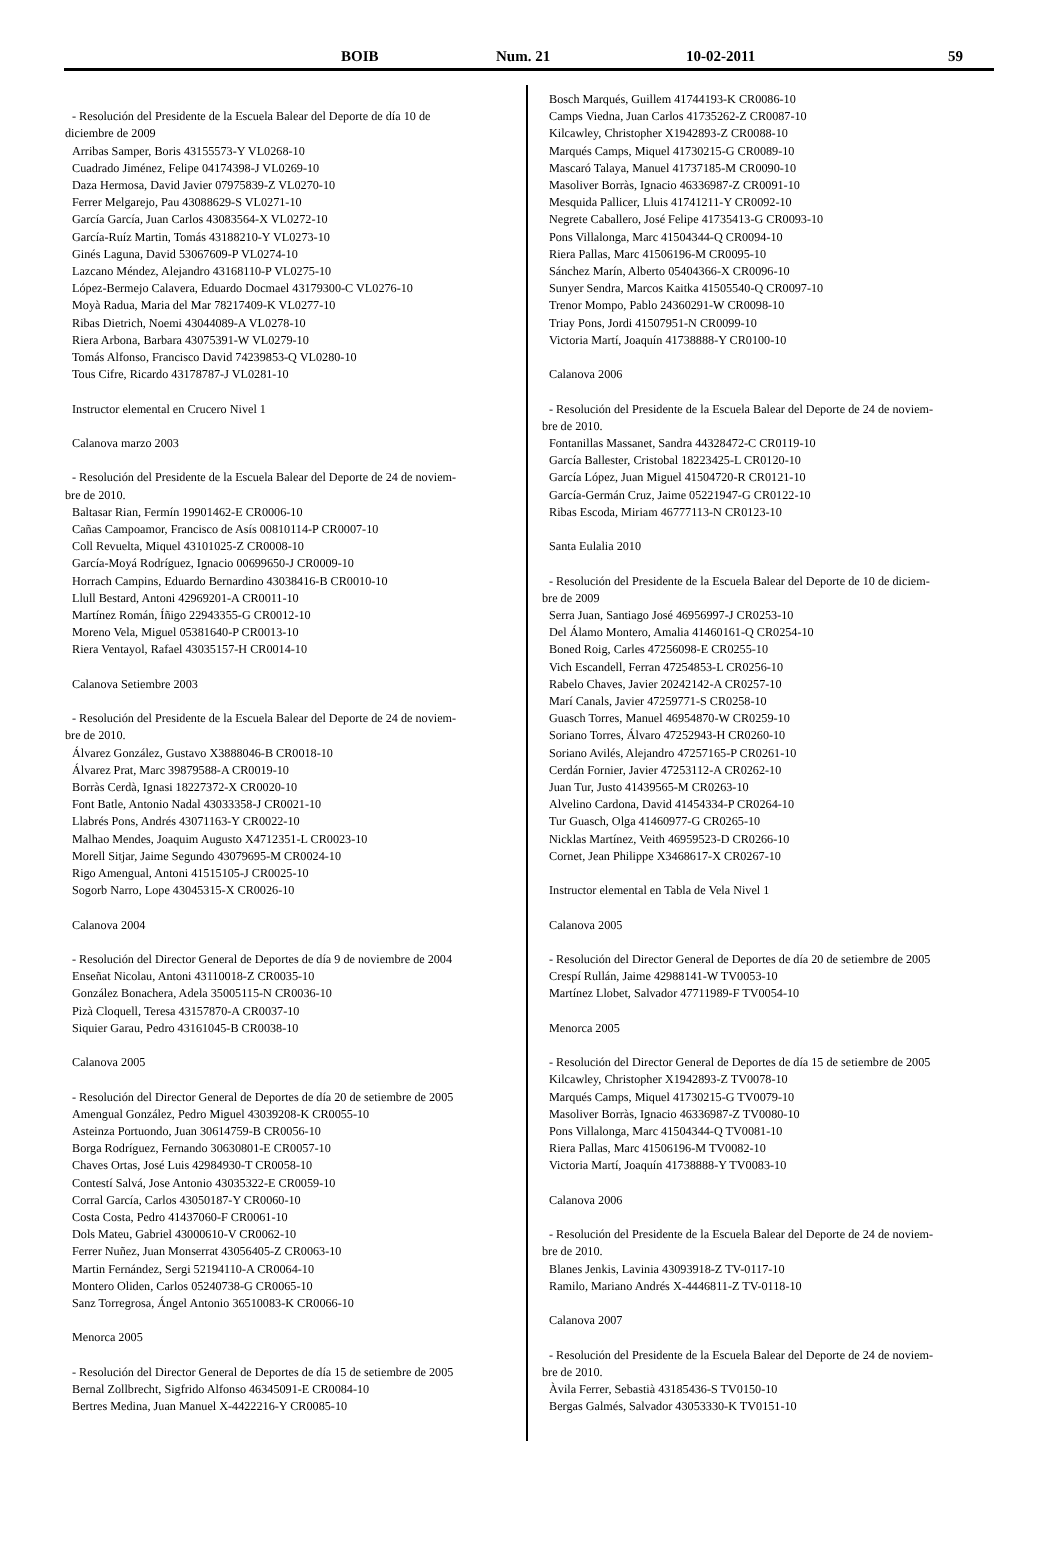BOIB Num. 21 10-02-2011 59
- Resolución del Presidente de la Escuela Balear del Deporte de día 10 de
diciembre de 2009
Arribas Samper, Boris 43155573-Y VL0268-10
Cuadrado Jiménez, Felipe 04174398-J VL0269-10
Daza Hermosa, David Javier 07975839-Z VL0270-10
Ferrer Melgarejo, Pau 43088629-S VL0271-10
García García, Juan Carlos 43083564-X VL0272-10
García-Ruíz Martin, Tomás 43188210-Y VL0273-10
Ginés Laguna, David 53067609-P VL0274-10
Lazcano Méndez, Alejandro 43168110-P VL0275-10
López-Bermejo Calavera, Eduardo Docmael 43179300-C VL0276-10
Moyà Radua, Maria del Mar 78217409-K VL0277-10
Ribas Dietrich, Noemi 43044089-A VL0278-10
Riera Arbona, Barbara 43075391-W VL0279-10
Tomás Alfonso, Francisco David 74239853-Q VL0280-10
Tous Cifre, Ricardo 43178787-J VL0281-10
Instructor elemental en Crucero Nivel 1
Calanova marzo 2003
- Resolución del Presidente de la Escuela Balear del Deporte de 24 de noviem-
bre de 2010.
Baltasar Rian, Fermín 19901462-E CR0006-10
Cañas Campoamor, Francisco de Asís 00810114-P CR0007-10
Coll Revuelta, Miquel 43101025-Z CR0008-10
García-Moyá Rodríguez, Ignacio 00699650-J CR0009-10
Horrach Campins, Eduardo Bernardino 43038416-B CR0010-10
Llull Bestard, Antoni 42969201-A CR0011-10
Martínez Román, Íñigo 22943355-G CR0012-10
Moreno Vela, Miguel 05381640-P CR0013-10
Riera Ventayol, Rafael 43035157-H CR0014-10
Calanova Setiembre 2003
- Resolución del Presidente de la Escuela Balear del Deporte de 24 de noviem-
bre de 2010.
Álvarez González, Gustavo X3888046-B CR0018-10
Álvarez Prat, Marc 39879588-A CR0019-10
Borràs Cerdà, Ignasi 18227372-X CR0020-10
Font Batle, Antonio Nadal 43033358-J CR0021-10
Llabrés Pons, Andrés 43071163-Y CR0022-10
Malhao Mendes, Joaquim Augusto X4712351-L CR0023-10
Morell Sitjar, Jaime Segundo 43079695-M CR0024-10
Rigo Amengual, Antoni 41515105-J CR0025-10
Sogorb Narro, Lope 43045315-X CR0026-10
Calanova 2004
- Resolución del Director General de Deportes de día 9 de noviembre de 2004
Enseñat Nicolau, Antoni 43110018-Z CR0035-10
González Bonachera, Adela 35005115-N CR0036-10
Pizà Cloquell, Teresa 43157870-A CR0037-10
Siquier Garau, Pedro 43161045-B CR0038-10
Calanova 2005
- Resolución del Director General de Deportes de día 20 de setiembre de 2005
Amengual González, Pedro Miguel 43039208-K CR0055-10
Asteinza Portuondo, Juan 30614759-B CR0056-10
Borga Rodríguez, Fernando 30630801-E CR0057-10
Chaves Ortas, José Luis 42984930-T CR0058-10
Contestí Salvá, Jose Antonio 43035322-E CR0059-10
Corral García, Carlos 43050187-Y CR0060-10
Costa Costa, Pedro 41437060-F CR0061-10
Dols Mateu, Gabriel 43000610-V CR0062-10
Ferrer Nuñez, Juan Monserrat 43056405-Z CR0063-10
Martin Fernández, Sergi 52194110-A CR0064-10
Montero Oliden, Carlos 05240738-G CR0065-10
Sanz Torregrosa, Ángel Antonio 36510083-K CR0066-10
Menorca 2005
- Resolución del Director General de Deportes de día 15 de setiembre de 2005
Bernal Zollbrecht, Sigfrido Alfonso 46345091-E CR0084-10
Bertres Medina, Juan Manuel X-4422216-Y CR0085-10
Bosch Marqués, Guillem 41744193-K CR0086-10
Camps Viedna, Juan Carlos 41735262-Z CR0087-10
Kilcawley, Christopher X1942893-Z CR0088-10
Marqués Camps, Miquel 41730215-G CR0089-10
Mascaró Talaya, Manuel 41737185-M CR0090-10
Masoliver Borràs, Ignacio 46336987-Z CR0091-10
Mesquida Pallicer, Lluis 41741211-Y CR0092-10
Negrete Caballero, José Felipe 41735413-G CR0093-10
Pons Villalonga, Marc 41504344-Q CR0094-10
Riera Pallas, Marc 41506196-M CR0095-10
Sánchez Marín, Alberto 05404366-X CR0096-10
Sunyer Sendra, Marcos Kaitka 41505540-Q CR0097-10
Trenor Mompo, Pablo 24360291-W CR0098-10
Triay Pons, Jordi 41507951-N CR0099-10
Victoria Martí, Joaquín 41738888-Y CR0100-10
Calanova 2006
- Resolución del Presidente de la Escuela Balear del Deporte de 24 de noviem-
bre de 2010.
Fontanillas Massanet, Sandra 44328472-C CR0119-10
García Ballester, Cristobal 18223425-L CR0120-10
García López, Juan Miguel 41504720-R CR0121-10
García-Germán Cruz, Jaime 05221947-G CR0122-10
Ribas Escoda, Miriam 46777113-N CR0123-10
Santa Eulalia 2010
- Resolución del Presidente de la Escuela Balear del Deporte de 10 de diciem-
bre de 2009
Serra Juan, Santiago José 46956997-J CR0253-10
Del Álamo Montero, Amalia 41460161-Q CR0254-10
Boned Roig, Carles 47256098-E CR0255-10
Vich Escandell, Ferran 47254853-L CR0256-10
Rabelo Chaves, Javier 20242142-A CR0257-10
Marí Canals, Javier 47259771-S CR0258-10
Guasch Torres, Manuel 46954870-W CR0259-10
Soriano Torres, Álvaro 47252943-H CR0260-10
Soriano Avilés, Alejandro 47257165-P CR0261-10
Cerdán Fornier, Javier 47253112-A CR0262-10
Juan Tur, Justo 41439565-M CR0263-10
Alvelino Cardona, David 41454334-P CR0264-10
Tur Guasch, Olga 41460977-G CR0265-10
Nicklas Martínez, Veith 46959523-D CR0266-10
Cornet, Jean Philippe X3468617-X CR0267-10
Instructor elemental en Tabla de Vela Nivel 1
Calanova 2005
- Resolución del Director General de Deportes de día 20 de setiembre de 2005
Crespí Rullán, Jaime 42988141-W TV0053-10
Martínez Llobet, Salvador 47711989-F TV0054-10
Menorca 2005
- Resolución del Director General de Deportes de día 15 de setiembre de 2005
Kilcawley, Christopher X1942893-Z TV0078-10
Marqués Camps, Miquel 41730215-G TV0079-10
Masoliver Borràs, Ignacio 46336987-Z TV0080-10
Pons Villalonga, Marc 41504344-Q TV0081-10
Riera Pallas, Marc 41506196-M TV0082-10
Victoria Martí, Joaquín 41738888-Y TV0083-10
Calanova 2006
- Resolución del Presidente de la Escuela Balear del Deporte de 24 de noviem-
bre de 2010.
Blanes Jenkis, Lavinia 43093918-Z TV-0117-10
Ramilo, Mariano Andrés X-4446811-Z TV-0118-10
Calanova 2007
- Resolución del Presidente de la Escuela Balear del Deporte de 24 de noviem-
bre de 2010.
Àvila Ferrer, Sebastià 43185436-S TV0150-10
Bergas Galmés, Salvador 43053330-K TV0151-10